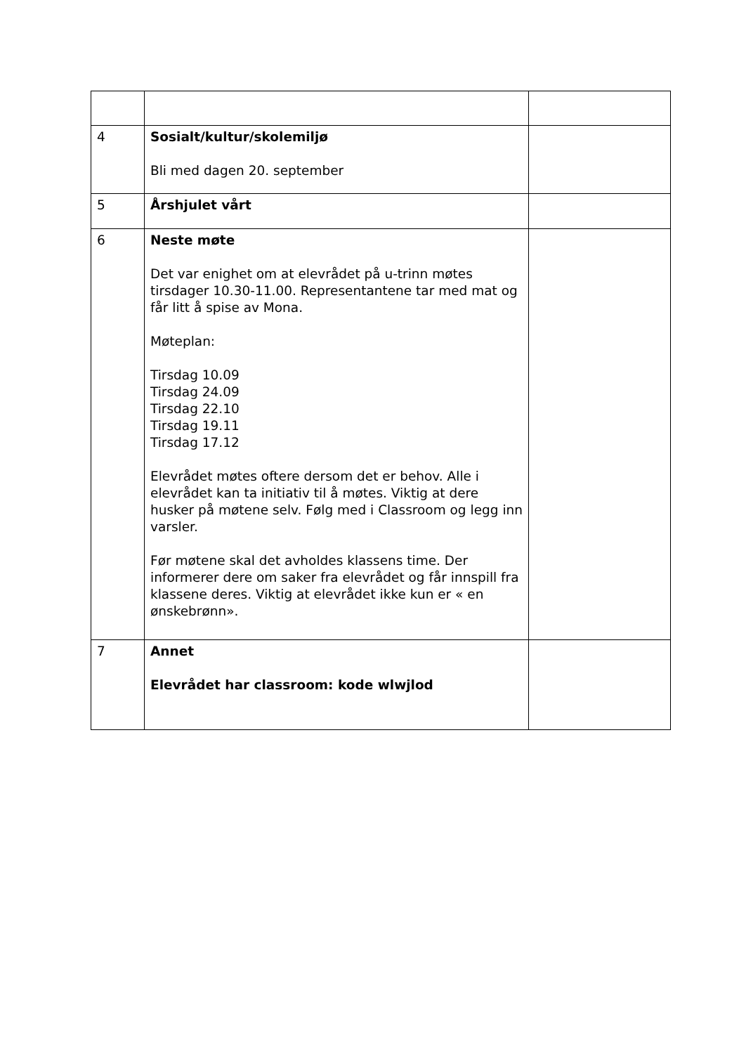| 4 | Sosialt/kultur/skolemiljø Bli med dagen 20. september | |
| 5 | Årshjulet vårt | |
| 6 | Neste møte Det var enighet om at elevrådet på u-trinn møtes tirsdager 10.30-11.00. Representantene tar med mat og får litt å spise av Mona. Møteplan: Tirsdag 10.09 Tirsdag 24.09 Tirsdag 22.10 Tirsdag 19.11 Tirsdag 17.12 Elevrådet møtes oftere dersom det er behov. Alle i elevrådet kan ta initiativ til å møtes. Viktig at dere husker på møtene selv. Følg med i Classroom og legg inn varsler. Før møtene skal det avholdes klassens time. Der informerer dere om saker fra elevrådet og får innspill fra klassene deres. Viktig at elevrådet ikke kun er « en ønskebrønn». | |
| 7 | Annet Elevrådet har classroom: kode wlwjlod | |